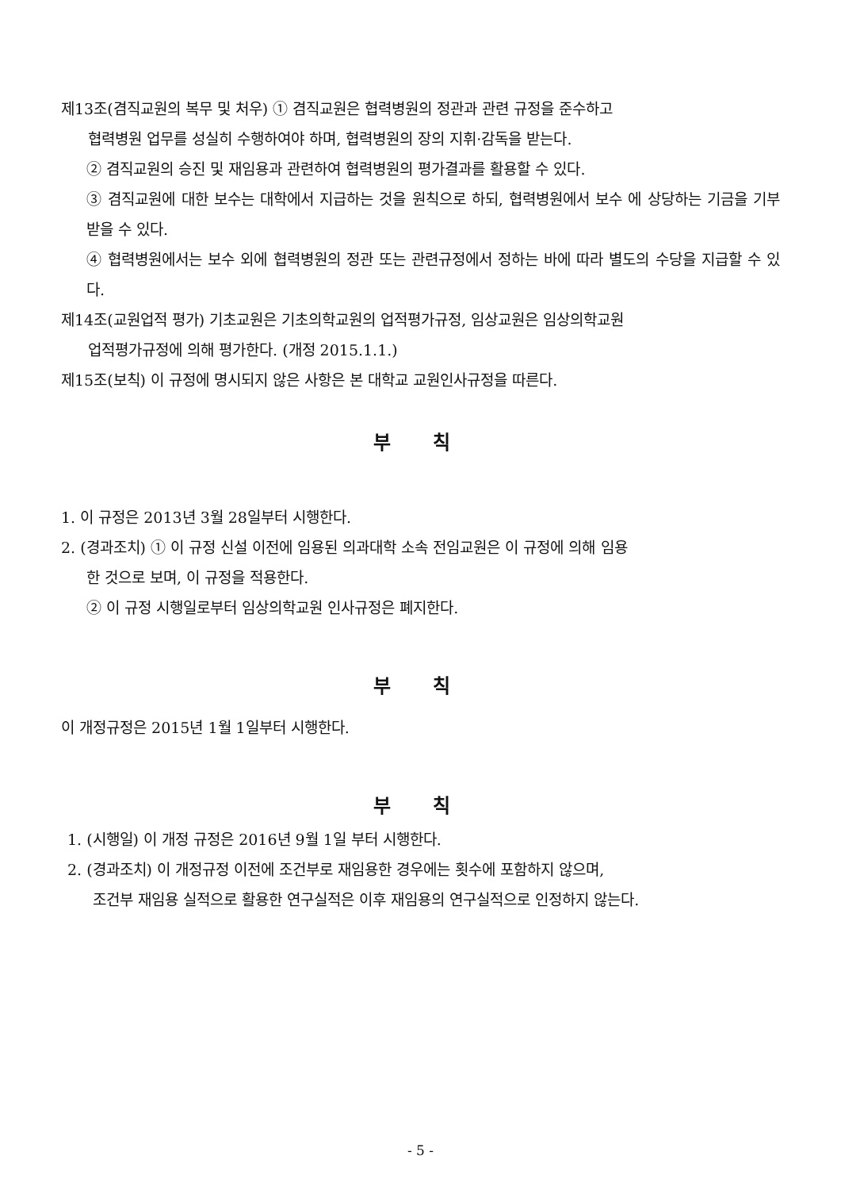제13조(겸직교원의 복무 및 처우) ① 겸직교원은 협력병원의 정관과 관련 규정을 준수하고
협력병원 업무를 성실히 수행하여야 하며, 협력병원의 장의 지휘·감독을 받는다.
② 겸직교원의 승진 및 재임용과 관련하여 협력병원의 평가결과를 활용할 수 있다.
③ 겸직교원에 대한 보수는 대학에서 지급하는 것을 원칙으로 하되, 협력병원에서 보수 에 상당하는 기금을 기부 받을 수 있다.
④ 협력병원에서는 보수 외에 협력병원의 정관 또는 관련규정에서 정하는 바에 따라 별도의 수당을 지급할 수 있다.
제14조(교원업적 평가) 기초교원은 기초의학교원의 업적평가규정, 임상교원은 임상의학교원
업적평가규정에 의해 평가한다. (개정 2015.1.1.)
제15조(보칙) 이 규정에 명시되지 않은 사항은 본 대학교 교원인사규정을 따른다.
부 칙
1. 이 규정은 2013년 3월 28일부터 시행한다.
2. (경과조치) ① 이 규정 신설 이전에 임용된 의과대학 소속 전임교원은 이 규정에 의해 임용
한 것으로 보며, 이 규정을 적용한다.
② 이 규정 시행일로부터 임상의학교원 인사규정은 폐지한다.
부 칙
이 개정규정은 2015년 1월 1일부터 시행한다.
부 칙
1. (시행일) 이 개정 규정은 2016년 9월 1일 부터 시행한다.
2. (경과조치) 이 개정규정 이전에 조건부로 재임용한 경우에는 횟수에 포함하지 않으며,
조건부 재임용 실적으로 활용한 연구실적은 이후 재임용의 연구실적으로 인정하지 않는다.
- 5 -